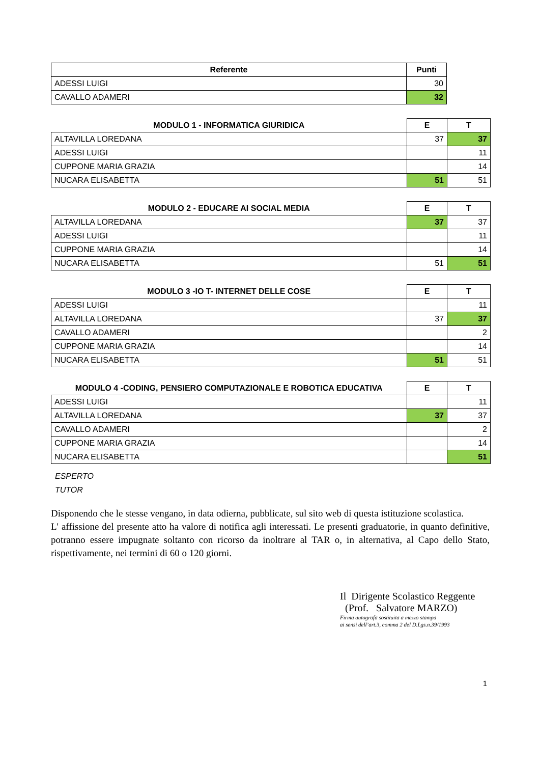| Referente | Punti |
| --- | --- |
| ADESSI LUIGI | 30 |
| CAVALLO ADAMERI | 32 |
| MODULO 1 - INFORMATICA GIURIDICA | E | T |
| --- | --- | --- |
| ALTAVILLA LOREDANA | 37 | 37 |
| ADESSI LUIGI | | 11 |
| CUPPONE MARIA GRAZIA | | 14 |
| NUCARA ELISABETTA | 51 | 51 |
| MODULO 2 - EDUCARE AI SOCIAL MEDIA | E | T |
| --- | --- | --- |
| ALTAVILLA LOREDANA | 37 | 37 |
| ADESSI LUIGI | | 11 |
| CUPPONE MARIA GRAZIA | | 14 |
| NUCARA ELISABETTA | 51 | 51 |
| MODULO 3 -IO T- INTERNET DELLE COSE | E | T |
| --- | --- | --- |
| ADESSI LUIGI | | 11 |
| ALTAVILLA LOREDANA | 37 | 37 |
| CAVALLO ADAMERI | | 2 |
| CUPPONE MARIA GRAZIA | | 14 |
| NUCARA ELISABETTA | 51 | 51 |
| MODULO 4 -CODING, PENSIERO COMPUTAZIONALE E ROBOTICA EDUCATIVA | E | T |
| --- | --- | --- |
| ADESSI LUIGI | | 11 |
| ALTAVILLA LOREDANA | 37 | 37 |
| CAVALLO ADAMERI | | 2 |
| CUPPONE MARIA GRAZIA | | 14 |
| NUCARA ELISABETTA | | 51 |
ESPERTO
TUTOR
Disponendo che le stesse vengano, in data odierna, pubblicate, sul sito web di questa istituzione scolastica.
L' affissione del presente atto ha valore di notifica agli interessati. Le presenti graduatorie, in quanto definitive, potranno essere impugnate soltanto con ricorso da inoltrare al TAR o, in alternativa, al Capo dello Stato, rispettivamente, nei termini di 60 o 120 giorni.
Il Dirigente Scolastico Reggente
(Prof. Salvatore MARZO)
Firma autografa sostituita a mezzo stampa
ai sensi dell’art.3, comma 2 del D.Lgs.n.39/1993
1